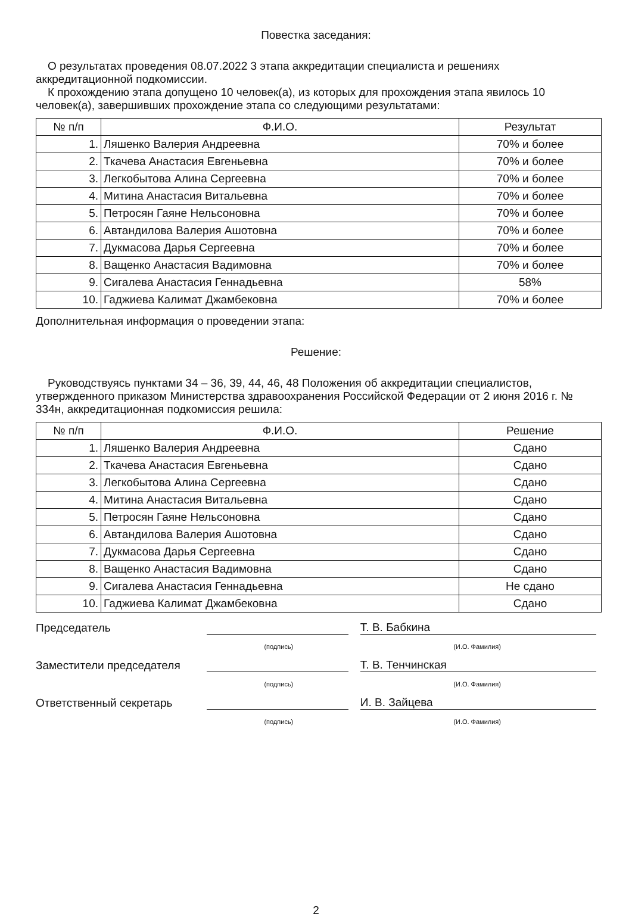Повестка заседания:
О результатах проведения 08.07.2022 3 этапа аккредитации специалиста и решениях аккредитационной подкомиссии.
К прохождению этапа допущено 10 человек(а), из которых для прохождения этапа явилось 10 человек(а), завершивших прохождение этапа со следующими результатами:
| № п/п | Ф.И.О. | Результат |
| --- | --- | --- |
| 1. | Ляшенко Валерия Андреевна | 70% и более |
| 2. | Ткачева Анастасия Евгеньевна | 70% и более |
| 3. | Легкобытова Алина Сергеевна | 70% и более |
| 4. | Митина Анастасия Витальевна | 70% и более |
| 5. | Петросян Гаяне Нельсоновна | 70% и более |
| 6. | Автандилова Валерия Ашотовна | 70% и более |
| 7. | Дукмасова Дарья Сергеевна | 70% и более |
| 8. | Ващенко Анастасия Вадимовна | 70% и более |
| 9. | Сигалева Анастасия Геннадьевна | 58% |
| 10. | Гаджиева Калимат Джамбековна | 70% и более |
Дополнительная информация о проведении этапа:
Решение:
Руководствуясь пунктами 34 – 36, 39, 44, 46, 48 Положения об аккредитации специалистов, утвержденного приказом Министерства здравоохранения Российской Федерации от 2 июня 2016 г. № 334н, аккредитационная подкомиссия решила:
| № п/п | Ф.И.О. | Решение |
| --- | --- | --- |
| 1. | Ляшенко Валерия Андреевна | Сдано |
| 2. | Ткачева Анастасия Евгеньевна | Сдано |
| 3. | Легкобытова Алина Сергеевна | Сдано |
| 4. | Митина Анастасия Витальевна | Сдано |
| 5. | Петросян Гаяне Нельсоновна | Сдано |
| 6. | Автандилова Валерия Ашотовна | Сдано |
| 7. | Дукмасова Дарья Сергеевна | Сдано |
| 8. | Ващенко Анастасия Вадимовна | Сдано |
| 9. | Сигалева Анастасия Геннадьевна | Не сдано |
| 10. | Гаджиева Калимат Джамбековна | Сдано |
Председатель
Т. В. Бабкина
(подпись) (И.О. Фамилия)
Заместители председателя
Т. В. Тенчинская
(подпись) (И.О. Фамилия)
Ответственный секретарь
И. В. Зайцева
(подпись) (И.О. Фамилия)
2